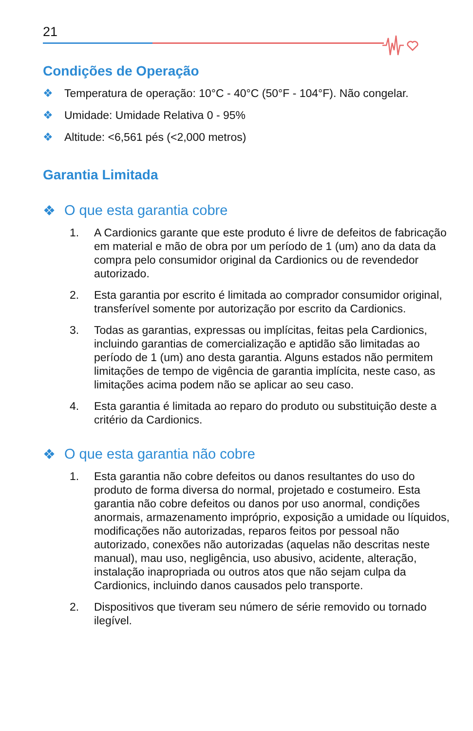21
Condições de Operação
❖ Temperatura de operação: 10°C - 40°C (50°F - 104°F). Não congelar.
❖ Umidade: Umidade Relativa 0 - 95%
❖ Altitude: <6,561 pés (<2,000 metros)
Garantia Limitada
❖ O que esta garantia cobre
1. A Cardionics garante que este produto é livre de defeitos de fabricação em material e mão de obra por um período de 1 (um) ano da data da compra pelo consumidor original da Cardionics ou de revendedor autorizado.
2. Esta garantia por escrito é limitada ao comprador consumidor original, transferível somente por autorização por escrito da Cardionics.
3. Todas as garantias, expressas ou implícitas, feitas pela Cardionics, incluindo garantias de comercialização e aptidão são limitadas ao período de 1 (um) ano desta garantia. Alguns estados não permitem limitações de tempo de vigência de garantia implícita, neste caso, as limitações acima podem não se aplicar ao seu caso.
4. Esta garantia é limitada ao reparo do produto ou substituição deste a critério da Cardionics.
❖ O que esta garantia não cobre
1. Esta garantia não cobre defeitos ou danos resultantes do uso do produto de forma diversa do normal, projetado e costumeiro. Esta garantia não cobre defeitos ou danos por uso anormal, condições anormais, armazenamento impróprio, exposição a umidade ou líquidos, modificações não autorizadas, reparos feitos por pessoal não autorizado, conexões não autorizadas (aquelas não descritas neste manual), mau uso, negligência, uso abusivo, acidente, alteração, instalação inapropriada ou outros atos que não sejam culpa da Cardionics, incluindo danos causados pelo transporte.
2. Dispositivos que tiveram seu número de série removido ou tornado ilegível.